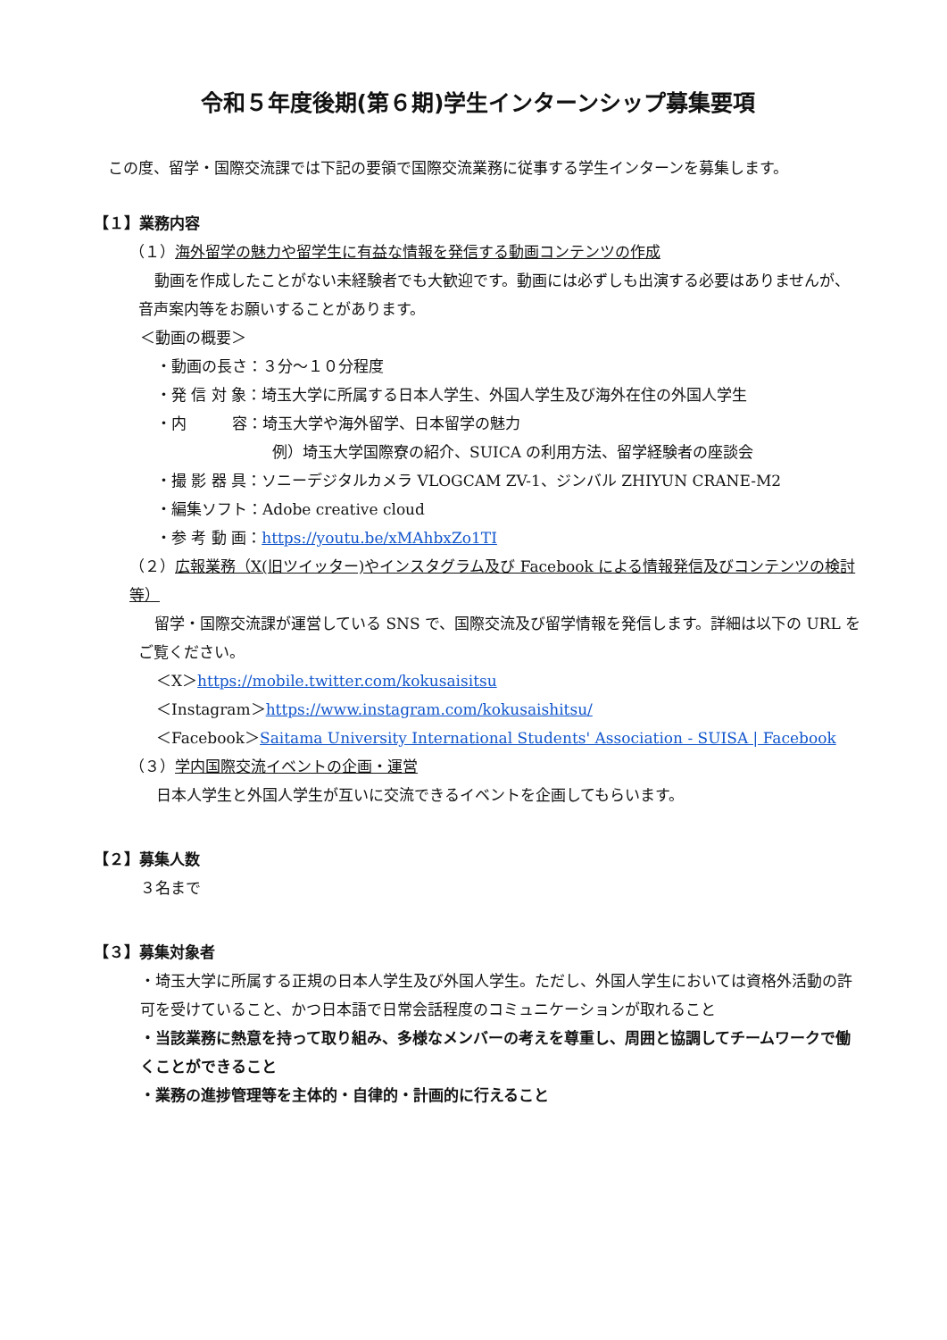令和５年度後期(第６期)学生インターンシップ募集要項
この度、留学・国際交流課では下記の要領で国際交流業務に従事する学生インターンを募集します。
【１】業務内容
（１）海外留学の魅力や留学生に有益な情報を発信する動画コンテンツの作成
動画を作成したことがない未経験者でも大歓迎です。動画には必ずしも出演する必要はありませんが、音声案内等をお願いすることがあります。
＜動画の概要＞
・動画の長さ：３分～１０分程度
・発 信 対 象：埼玉大学に所属する日本人学生、外国人学生及び海外在住の外国人学生
・内　　　容：埼玉大学や海外留学、日本留学の魅力
例）埼玉大学国際寮の紹介、SUICA の利用方法、留学経験者の座談会
・撮 影 器 具：ソニーデジタルカメラ VLOGCAM ZV-1、ジンバル ZHIYUN CRANE-M2
・編集ソフト：Adobe creative cloud
・参 考 動 画：https://youtu.be/xMAhbxZo1TI
（２）広報業務（X(旧ツイッター)やインスタグラム及び Facebook による情報発信及びコンテンツの検討等）
留学・国際交流課が運営している SNS で、国際交流及び留学情報を発信します。詳細は以下の URL をご覧ください。
＜X＞https://mobile.twitter.com/kokusaisitsu
＜Instagram＞https://www.instagram.com/kokusaishitsu/
＜Facebook＞Saitama University International Students' Association - SUISA | Facebook
（３）学内国際交流イベントの企画・運営
日本人学生と外国人学生が互いに交流できるイベントを企画してもらいます。
【２】募集人数
３名まで
【３】募集対象者
・埼玉大学に所属する正規の日本人学生及び外国人学生。ただし、外国人学生においては資格外活動の許可を受けていること、かつ日本語で日常会話程度のコミュニケーションが取れること
・当該業務に熱意を持って取り組み、多様なメンバーの考えを尊重し、周囲と協調してチームワークで働くことができること
・業務の進捗管理等を主体的・自律的・計画的に行えること